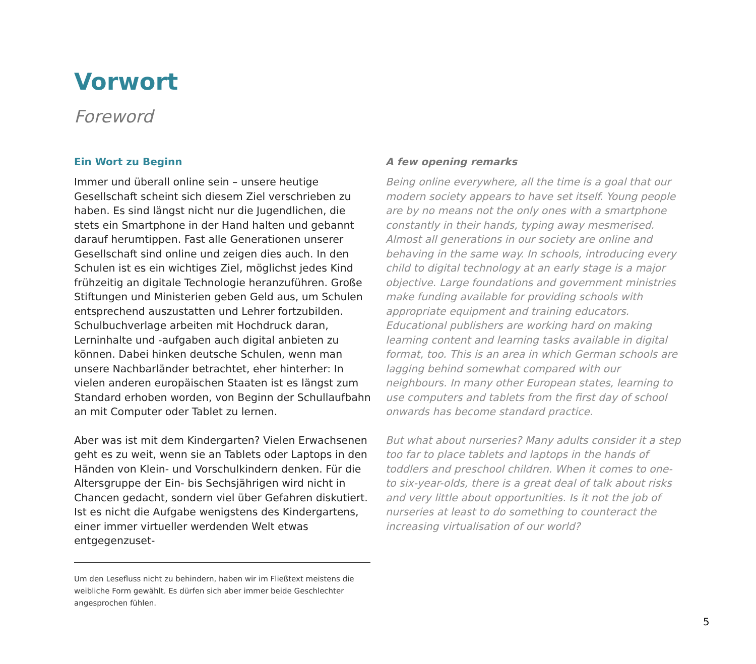Vorwort
Foreword
Ein Wort zu Beginn
Immer und überall online sein – unsere heutige Gesellschaft scheint sich diesem Ziel verschrieben zu haben. Es sind längst nicht nur die Jugendlichen, die stets ein Smartphone in der Hand halten und gebannt darauf herumtippen. Fast alle Generationen unserer Gesellschaft sind online und zeigen dies auch. In den Schulen ist es ein wichtiges Ziel, möglichst jedes Kind frühzeitig an digitale Technologie heranzuführen. Große Stiftungen und Ministerien geben Geld aus, um Schulen entsprechend auszustatten und Lehrer fortzubilden. Schulbuchverlage arbeiten mit Hochdruck daran, Lerninhalte und -aufgaben auch digital anbieten zu können. Dabei hinken deutsche Schulen, wenn man unsere Nachbarländer betrachtet, eher hinterher: In vielen anderen europäischen Staaten ist es längst zum Standard erhoben worden, von Beginn der Schullaufbahn an mit Computer oder Tablet zu lernen.
Aber was ist mit dem Kindergarten? Vielen Erwachsenen geht es zu weit, wenn sie an Tablets oder Laptops in den Händen von Klein- und Vorschulkindern denken. Für die Altersgruppe der Ein- bis Sechsjährigen wird nicht in Chancen gedacht, sondern viel über Gefahren diskutiert. Ist es nicht die Aufgabe wenigstens des Kindergartens, einer immer virtueller werdenden Welt etwas entgegenzuset-
Um den Lesefluss nicht zu behindern, haben wir im Fließtext meistens die weibliche Form gewählt. Es dürfen sich aber immer beide Geschlechter angesprochen fühlen.
A few opening remarks
Being online everywhere, all the time is a goal that our modern society appears to have set itself. Young people are by no means not the only ones with a smartphone constantly in their hands, typing away mesmerised. Almost all generations in our society are online and behaving in the same way. In schools, introducing every child to digital technology at an early stage is a major objective. Large foundations and government ministries make funding available for providing schools with appropriate equipment and training educators. Educational publishers are working hard on making learning content and learning tasks available in digital format, too. This is an area in which German schools are lagging behind somewhat compared with our neighbours. In many other European states, learning to use computers and tablets from the first day of school onwards has become standard practice.
But what about nurseries? Many adults consider it a step too far to place tablets and laptops in the hands of toddlers and preschool children. When it comes to one- to six-year-olds, there is a great deal of talk about risks and very little about opportunities. Is it not the job of nurseries at least to do something to counteract the increasing virtualisation of our world?
5